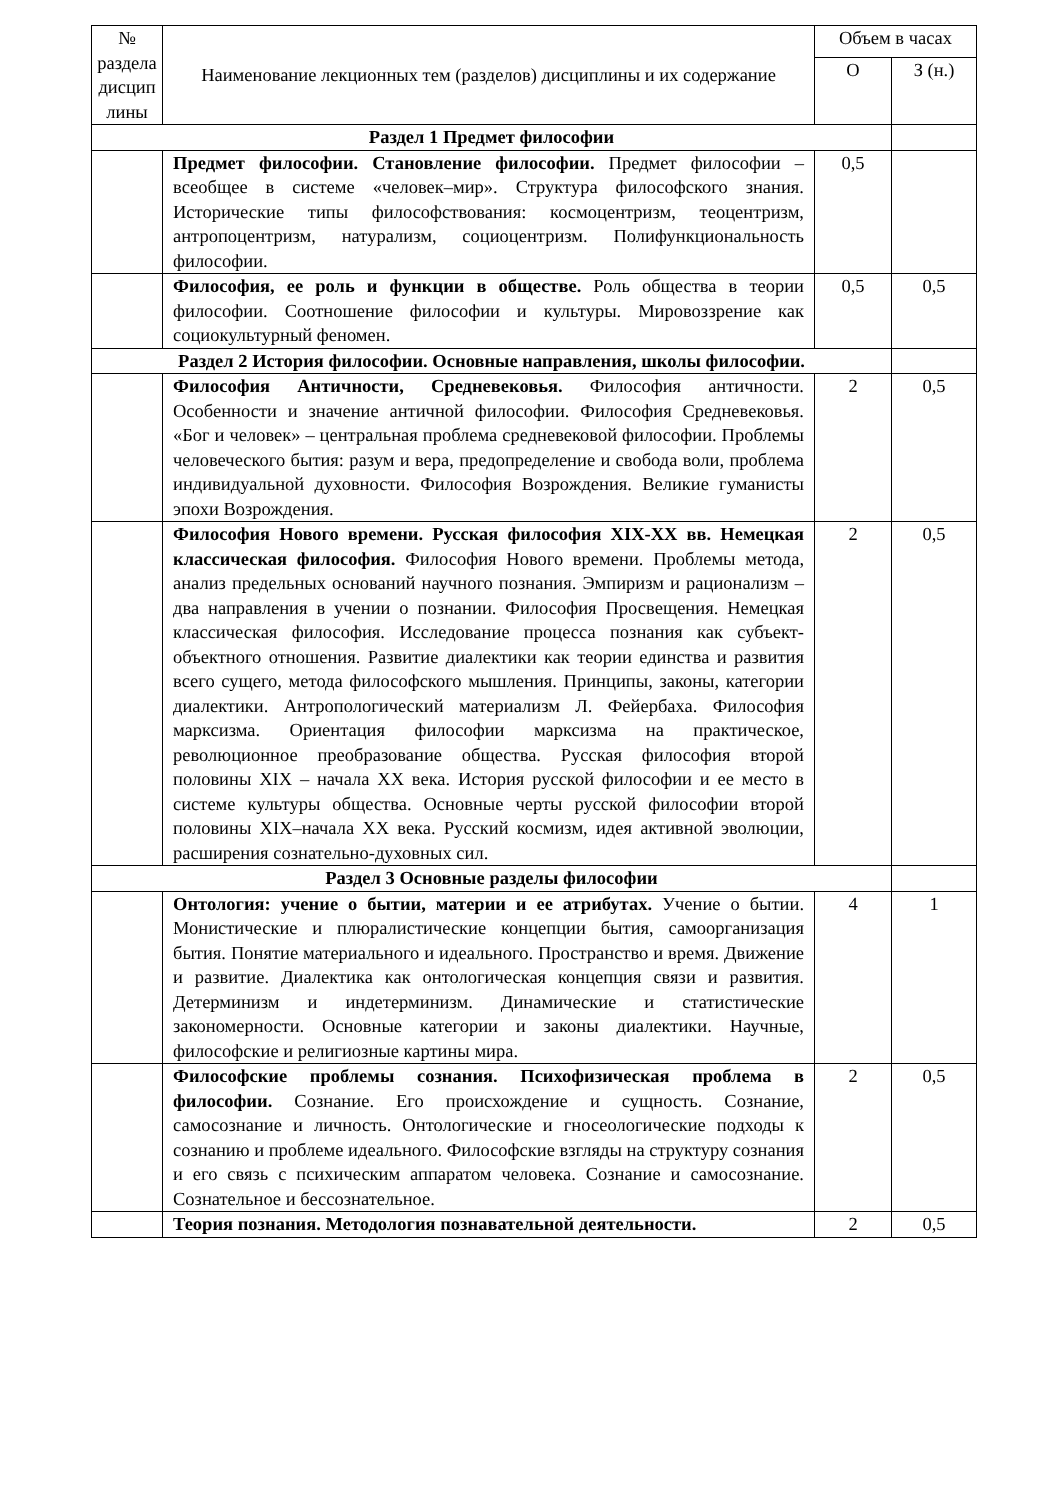| № раздела дисцип лины | Наименование лекционных тем (разделов) дисциплины и их содержание | Объем в часах | |
| --- | --- | --- | --- |
| | | О | З (н.) |
| Раздел 1 Предмет философии | | | |
| | Предмет философии. Становление философии. Предмет философии – всеобщее в системе «человек–мир». Структура философского знания. Исторические типы философствования: космоцентризм, теоцентризм, антропоцентризм, натурализм, социоцентризм. Полифункциональность философии. | 0,5 | |
| | Философия, ее роль и функции в обществе. Роль общества в теории философии. Соотношение философии и культуры. Мировоззрение как социокультурный феномен. | 0,5 | 0,5 |
| Раздел 2 История философии. Основные направления, школы философии. | | | |
| | Философия Античности, Средневековья. Философия античности. Особенности и значение античной философии. Философия Средневековья. «Бог и человек» – центральная проблема средневековой философии. Проблемы человеческого бытия: разум и вера, предопределение и свобода воли, проблема индивидуальной духовности. Философия Возрождения. Великие гуманисты эпохи Возрождения. | 2 | 0,5 |
| | Философия Нового времени. Русская философия XIX-XX вв. Немецкая классическая философия. Философия Нового времени. Проблемы метода, анализ предельных оснований научного познания. Эмпиризм и рационализм – два направления в учении о познании. Философия Просвещения. Немецкая классическая философия. Исследование процесса познания как субъект-объектного отношения. Развитие диалектики как теории единства и развития всего сущего, метода философского мышления. Принципы, законы, категории диалектики. Антропологический материализм Л. Фейербаха. Философия марксизма. Ориентация философии марксизма на практическое, революционное преобразование общества. Русская философия второй половины XIX – начала XX века. История русской философии и ее место в системе культуры общества. Основные черты русской философии второй половины XIX–начала XX века. Русский космизм, идея активной эволюции, расширения сознательно-духовных сил. | 2 | 0,5 |
| Раздел 3 Основные разделы философии | | | |
| | Онтология: учение о бытии, материи и ее атрибутах. Учение о бытии. Монистические и плюралистические концепции бытия, самоорганизация бытия. Понятие материального и идеального. Пространство и время. Движение и развитие. Диалектика как онтологическая концепция связи и развития. Детерминизм и индетерминизм. Динамические и статистические закономерности. Основные категории и законы диалектики. Научные, философские и религиозные картины мира. | 4 | 1 |
| | Философские проблемы сознания. Психофизическая проблема в философии. Сознание. Его происхождение и сущность. Сознание, самосознание и личность. Онтологические и гносеологические подходы к сознанию и проблеме идеального. Философские взгляды на структуру сознания и его связь с психическим аппаратом человека. Сознание и самосознание. Сознательное и бессознательное. | 2 | 0,5 |
| | Теория познания. Методология познавательной деятельности. | 2 | 0,5 |